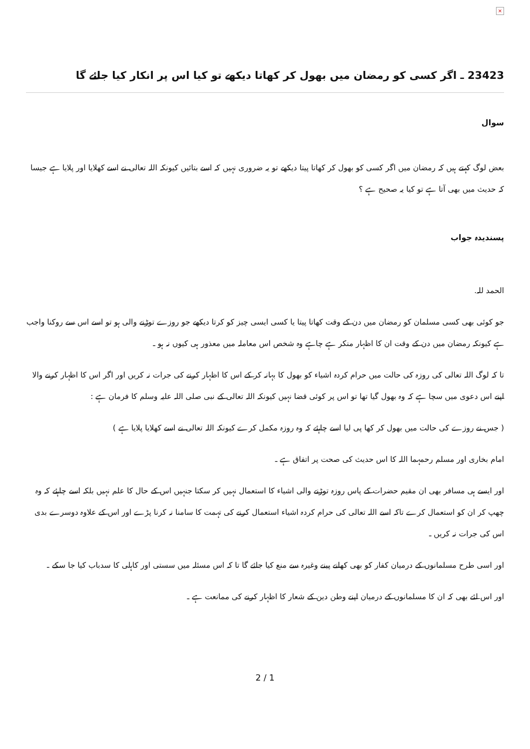×
23423 ـ اگر كسى كو رمضان ميں بھول كر كھاتا ديكھے تو كيا اس پر انكار كيا جائے گا
سوال
بعض لوگ كہتے ہيں كہ رمضان ميں اگر كسى كو بھول كر كھاتا پيتا ديكھے تو يہ ضرورى نہيں كہ اسے بتائيں كيونكہ اللہ تعالى نے اسے كھلايا اور پلايا ہے جيسا كہ حديث ميں بھى آتا ہے تو كيا يہ صحيح ہے ؟
پسنديدہ جواب
الحمد للہ.
جو كوئى بھى كسى مسلمان كو رمضان ميں دن كے وقت كھاتا پيتا يا كسى ايسى چيز كو كرتا ديكھے جو روزے توڑنے والى ہو تو اسے اس سے روكنا واجب ہے كيونكہ رمضان ميں دن كے وقت ان كا اظہار منكر ہے چاہے وہ شخص اس معاملہ ميں معذور ہى كيوں نہ ہو ـ
تا كہ لوگ اللہ تعالى كى روزہ كى حالت ميں حرام كردہ اشياء كو بھول كا بہانہ كر كے اس كا اظہار كرنے كى جرات نہ كريں اور اگر اس كا اظہار كرنے والا اپنے اس دعوى ميں سچا ہے كہ وہ بھول گيا تھا تو اس پر كوئى قضا نہيں كيونكہ اللہ تعالى كے نبى صلى اللہ عليہ وسلم كا فرمان ہے :
( جس نے روزے كى حالت ميں بھول كر كھا پى ليا اسے چاہئے كہ وہ روزہ مكمل كرے كيونكہ اللہ تعالى نے اسے كھلايا پلايا ہے )
امام بخارى اور مسلم رحمہما اللہ كا اس حديث كى صحت پر اتفاق ہے ـ
اور ايسے ہى مسافر بھى ان مقيم حضرات كے پاس روزہ توڑنے والى اشياء كا استعمال نہيں كر سكتا جنہيں اس كے حال كا علم نہيں بلكہ اسے چاہئے كہ وہ چھپ كر ان كو استعمال كرے تاكہ اسے اللہ تعالى كى حرام كردہ اشياء استعمال كرنے كى تہمت كا سامنا نہ كرنا پڑے اور اس كے علاوہ دوسرے بدى اس كى جرات نہ كريں ـ
اور اسى طرح مسلمانوں كے درميان كفار كو بھى كھانے پينے وغيرہ سے منع كيا جائے گا تا كہ اس مسئلہ ميں سستى اور كاہلى كا سدباب كيا جا سكے ـ
اور اس لئے بھى كہ ان كا مسلمانوں كے درميان اپنے وطن دين كے شعار كا اظہار كرنے كى ممانعت ہے ـ
2 / 1